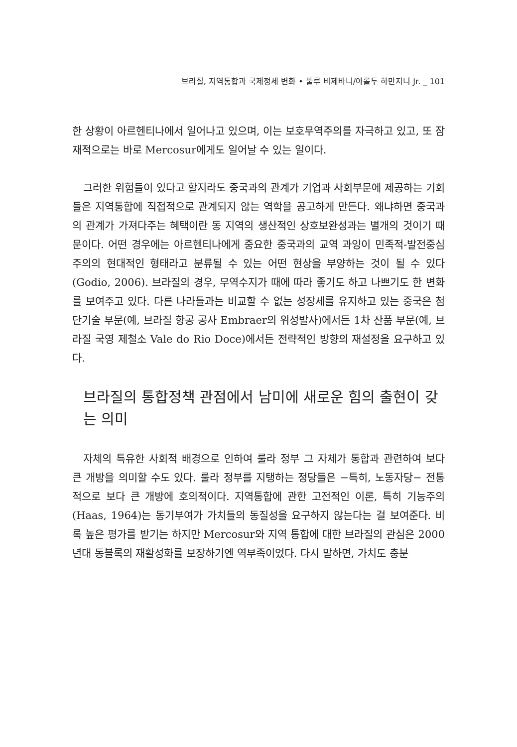브라질, 지역통합과 국제정세 변화 • 뚤루 비제바니/아롤두 하만지니 Jr. _ 101
한 상황이 아르헨티나에서 일어나고 있으며, 이는 보호무역주의를 자극하고 있고, 또 잠재적으로는 바로 Mercosur에게도 일어날 수 있는 일이다.
그러한 위험들이 있다고 할지라도 중국과의 관계가 기업과 사회부문에 제공하는 기회들은 지역통합에 직접적으로 관계되지 않는 역학을 공고하게 만든다. 왜냐하면 중국과의 관계가 가져다주는 혜택이란 동 지역의 생산적인 상호보완성과는 별개의 것이기 때문이다. 어떤 경우에는 아르헨티나에게 중요한 중국과의 교역 과잉이 민족적-발전중심주의의 현대적인 형태라고 분류될 수 있는 어떤 현상을 부양하는 것이 될 수 있다 (Godio, 2006). 브라질의 경우, 무역수지가 때에 따라 좋기도 하고 나쁘기도 한 변화를 보여주고 있다. 다른 나라들과는 비교할 수 없는 성장세를 유지하고 있는 중국은 첨단기술 부문(예, 브라질 항공 공사 Embraer의 위성발사)에서든 1차 산품 부문(예, 브라질 국영 제철소 Vale do Rio Doce)에서든 전략적인 방향의 재설정을 요구하고 있다.
브라질의 통합정책 관점에서 남미에 새로운 힘의 출현이 갖는 의미
자체의 특유한 사회적 배경으로 인하여 룰라 정부 그 자체가 통합과 관련하여 보다 큰 개방을 의미할 수도 있다. 룰라 정부를 지탱하는 정당들은 −특히, 노동자당− 전통적으로 보다 큰 개방에 호의적이다. 지역통합에 관한 고전적인 이론, 특히 기능주의(Haas, 1964)는 동기부여가 가치들의 동질성을 요구하지 않는다는 걸 보여준다. 비록 높은 평가를 받기는 하지만 Mercosur와 지역 통합에 대한 브라질의 관심은 2000년대 동블록의 재활성화를 보장하기엔 역부족이었다. 다시 말하면, 가치도 충분